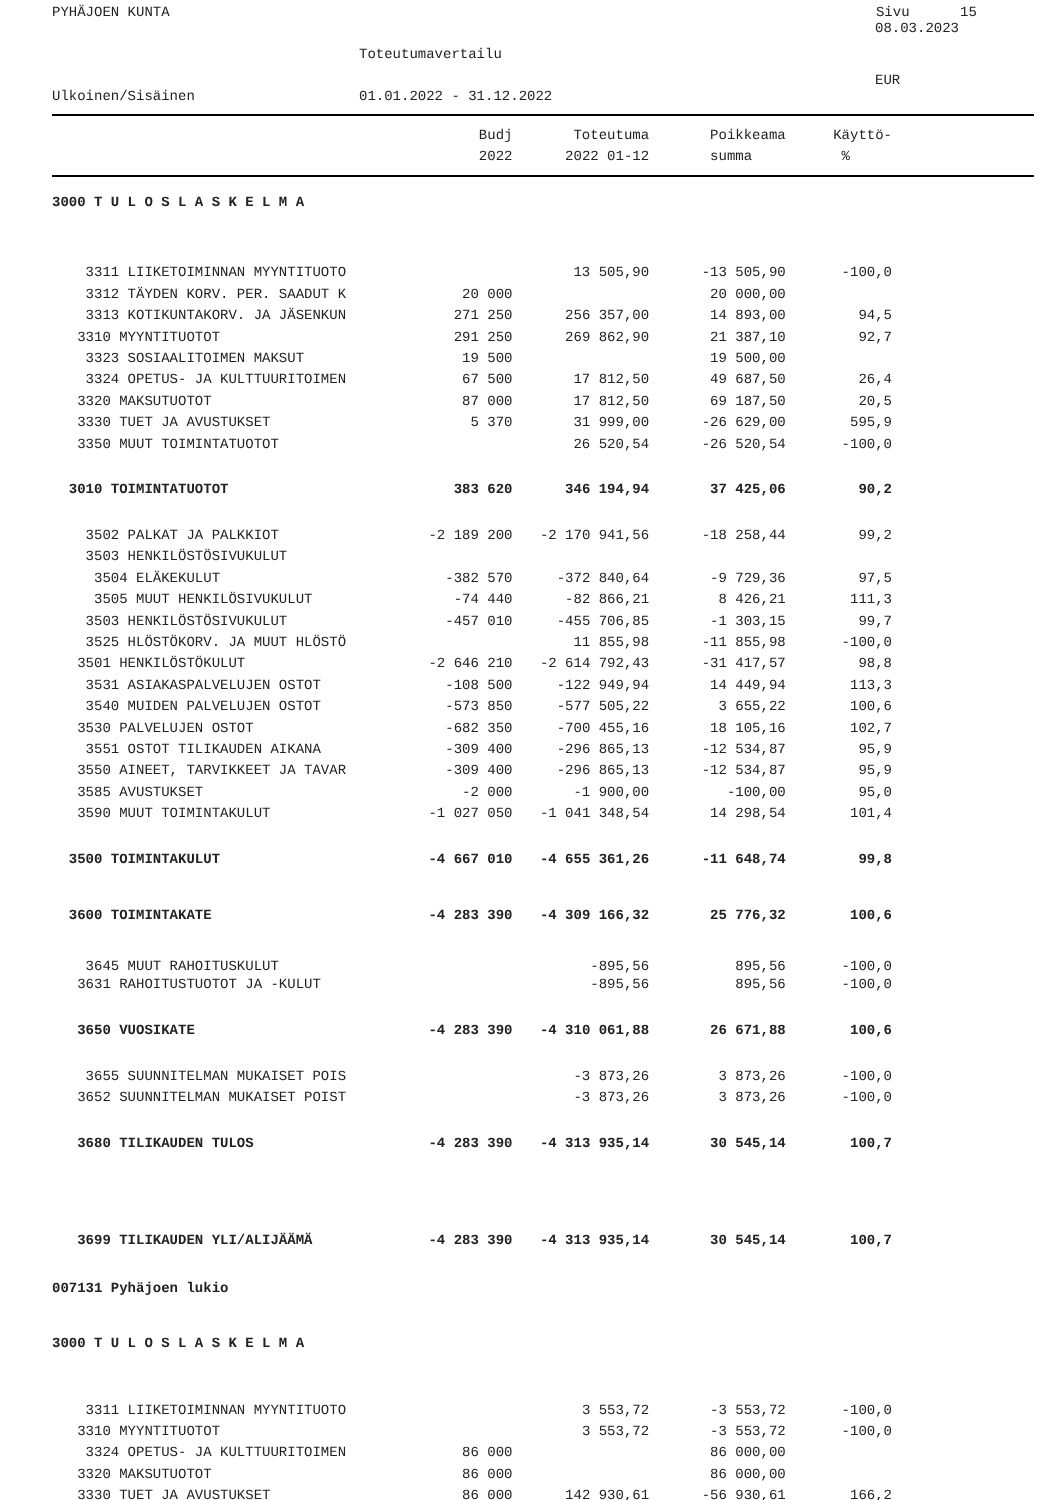PYHÄJOEN KUNTA Sivu 15
08.03.2023
Toteutumavertailu
EUR
Ulkoinen/Sisäinen 01.01.2022 - 31.12.2022
| | Budj | Toteutuma | Poikkeama | Käyttö- |
| --- | --- | --- | --- | --- |
| | 2022 | 2022 01-12 | summa | % |
| 3000 T U L O S L A S K E L M A | | | | |
| 3311 LIIKETOIMINNAN MYYNTITUOTO | | 13 505,90 | -13 505,90 | -100,0 |
| 3312 TÄYDEN KORV. PER. SAADUT K | 20 000 | | 20 000,00 | |
| 3313 KOTIKUNTAKORV. JA JÄSENKUN | 271 250 | 256 357,00 | 14 893,00 | 94,5 |
| 3310 MYYNTITUOTOT | 291 250 | 269 862,90 | 21 387,10 | 92,7 |
| 3323 SOSIAALITOIMEN MAKSUT | 19 500 | | 19 500,00 | |
| 3324 OPETUS- JA KULTTUURITOIMEN | 67 500 | 17 812,50 | 49 687,50 | 26,4 |
| 3320 MAKSUTUOTOT | 87 000 | 17 812,50 | 69 187,50 | 20,5 |
| 3330 TUET JA AVUSTUKSET | 5 370 | 31 999,00 | -26 629,00 | 595,9 |
| 3350 MUUT TOIMINTATUOTOT | | 26 520,54 | -26 520,54 | -100,0 |
| 3010 TOIMINTATUOTOT | 383 620 | 346 194,94 | 37 425,06 | 90,2 |
| 3502 PALKAT JA PALKKIOT | -2 189 200 | -2 170 941,56 | -18 258,44 | 99,2 |
| 3503 HENKILÖSTÖSIVUKULUT | | | | |
| 3504 ELÄKEKULUT | -382 570 | -372 840,64 | -9 729,36 | 97,5 |
| 3505 MUUT HENKILÖSIVUKULUT | -74 440 | -82 866,21 | 8 426,21 | 111,3 |
| 3503 HENKILÖSTÖSIVUKULUT | -457 010 | -455 706,85 | -1 303,15 | 99,7 |
| 3525 HLÖSTÖKORV. JA MUUT HLÖSTÖ | | 11 855,98 | -11 855,98 | -100,0 |
| 3501 HENKILÖSTÖKULUT | -2 646 210 | -2 614 792,43 | -31 417,57 | 98,8 |
| 3531 ASIAKASPALVELUJEN OSTOT | -108 500 | -122 949,94 | 14 449,94 | 113,3 |
| 3540 MUIDEN PALVELUJEN OSTOT | -573 850 | -577 505,22 | 3 655,22 | 100,6 |
| 3530 PALVELUJEN OSTOT | -682 350 | -700 455,16 | 18 105,16 | 102,7 |
| 3551 OSTOT TILIKAUDEN AIKANA | -309 400 | -296 865,13 | -12 534,87 | 95,9 |
| 3550 AINEET, TARVIKKEET JA TAVAR | -309 400 | -296 865,13 | -12 534,87 | 95,9 |
| 3585 AVUSTUKSET | -2 000 | -1 900,00 | -100,00 | 95,0 |
| 3590 MUUT TOIMINTAKULUT | -1 027 050 | -1 041 348,54 | 14 298,54 | 101,4 |
| 3500 TOIMINTAKULUT | -4 667 010 | -4 655 361,26 | -11 648,74 | 99,8 |
| 3600 TOIMINTAKATE | -4 283 390 | -4 309 166,32 | 25 776,32 | 100,6 |
| 3645 MUUT RAHOITUSKULUT | | -895,56 | 895,56 | -100,0 |
| 3631 RAHOITUSTUOTOT JA -KULUT | | -895,56 | 895,56 | -100,0 |
| 3650 VUOSIKATE | -4 283 390 | -4 310 061,88 | 26 671,88 | 100,6 |
| 3655 SUUNNITELMAN MUKAISET POIS | | -3 873,26 | 3 873,26 | -100,0 |
| 3652 SUUNNITELMAN MUKAISET POIST | | -3 873,26 | 3 873,26 | -100,0 |
| 3680 TILIKAUDEN TULOS | -4 283 390 | -4 313 935,14 | 30 545,14 | 100,7 |
| 3699 TILIKAUDEN YLI/ALIJÄÄMÄ | -4 283 390 | -4 313 935,14 | 30 545,14 | 100,7 |
| 007131 Pyhäjoen lukio | | | | |
| 3000 T U L O S L A S K E L M A | | | | |
| 3311 LIIKETOIMINNAN MYYNTITUOTO | | 3 553,72 | -3 553,72 | -100,0 |
| 3310 MYYNTITUOTOT | | 3 553,72 | -3 553,72 | -100,0 |
| 3324 OPETUS- JA KULTTUURITOIMEN | 86 000 | | 86 000,00 | |
| 3320 MAKSUTUOTOT | 86 000 | | 86 000,00 | |
| 3330 TUET JA AVUSTUKSET | 86 000 | 142 930,61 | -56 930,61 | 166,2 |